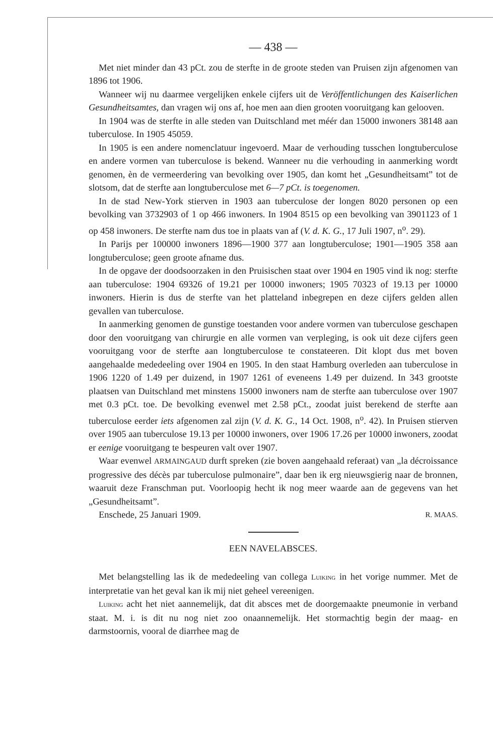— 438 —
Met niet minder dan 43 pCt. zou de sterfte in de groote steden van Pruisen zijn afgenomen van 1896 tot 1906.
Wanneer wij nu daarmee vergelijken enkele cijfers uit de Veröffentlichungen des Kaiserlichen Gesundheitsamtes, dan vragen wij ons af, hoe men aan dien grooten vooruitgang kan gelooven.
In 1904 was de sterfte in alle steden van Duitschland met méér dan 15000 inwoners 38148 aan tuberculose. In 1905 45059.
In 1905 is een andere nomenclatuur ingevoerd. Maar de verhouding tusschen longtuberculose en andere vormen van tuberculose is bekend. Wanneer nu die verhouding in aanmerking wordt genomen, èn de vermeerdering van bevolking over 1905, dan komt het „Gesundheitsamt” tot de slotsom, dat de sterfte aan longtuberculose met 6—7 pCt. is toegenomen.
In de stad New-York stierven in 1903 aan tuberculose der longen 8020 personen op een bevolking van 3732903 of 1 op 466 inwoners. In 1904 8515 op een bevolking van 3901123 of 1 op 458 inwoners. De sterfte nam dus toe in plaats van af (V. d. K. G., 17 Juli 1907, n<sup>o</sup>. 29).
In Parijs per 100000 inwoners 1896—1900 377 aan longtuberculose; 1901—1905 358 aan longtuberculose; geen groote afname dus.
In de opgave der doodsoorzaken in den Pruisischen staat over 1904 en 1905 vind ik nog: sterfte aan tuberculose: 1904 69326 of 19.21 per 10000 inwoners; 1905 70323 of 19.13 per 10000 inwoners. Hierin is dus de sterfte van het platteland inbegrepen en deze cijfers gelden allen gevallen van tuberculose.
In aanmerking genomen de gunstige toestanden voor andere vormen van tuberculose geschapen door den vooruitgang van chirurgie en alle vormen van verpleging, is ook uit deze cijfers geen vooruitgang voor de sterfte aan longtuberculose te constateeren. Dit klopt dus met boven aangehaalde mededeeling over 1904 en 1905. In den staat Hamburg overleden aan tuberculose in 1906 1220 of 1.49 per duizend, in 1907 1261 of eveneens 1.49 per duizend. In 343 grootste plaatsen van Duitschland met minstens 15000 inwoners nam de sterfte aan tuberculose over 1907 met 0.3 pCt. toe. De bevolking evenwel met 2.58 pCt., zoodat juist berekend de sterfte aan tuberculose eerder iets afgenomen zal zijn (V. d. K. G., 14 Oct. 1908, n<sup>o</sup>. 42). In Pruisen stierven over 1905 aan tuberculose 19.13 per 10000 inwoners, over 1906 17.26 per 10000 inwoners, zoodat er eenige vooruitgang te bespeuren valt over 1907.
Waar evenwel ARMAINGAUD durft spreken (zie boven aangehaald referaat) van „la décroissance progressive des décès par tuberculose pulmonaire”, daar ben ik erg nieuwsgierig naar de bronnen, waaruit deze Franschman put. Voorloopig hecht ik nog meer waarde aan de gegevens van het „Gesundheitsamt”.
Enschede, 25 Januari 1909. R. MAAS.
EEN NAVELABSCES.
Met belangstelling las ik de mededeeling van collega Luiking in het vorige nummer. Met de interpretatie van het geval kan ik mij niet geheel vereenigen.
Luiking acht het niet aannemelijk, dat dit absces met de doorgemaakte pneumonie in verband staat. M. i. is dit nu nog niet zoo onaannemelijk. Het stormachtig begin der maag- en darmstoornis, vooral de diarrhee mag de